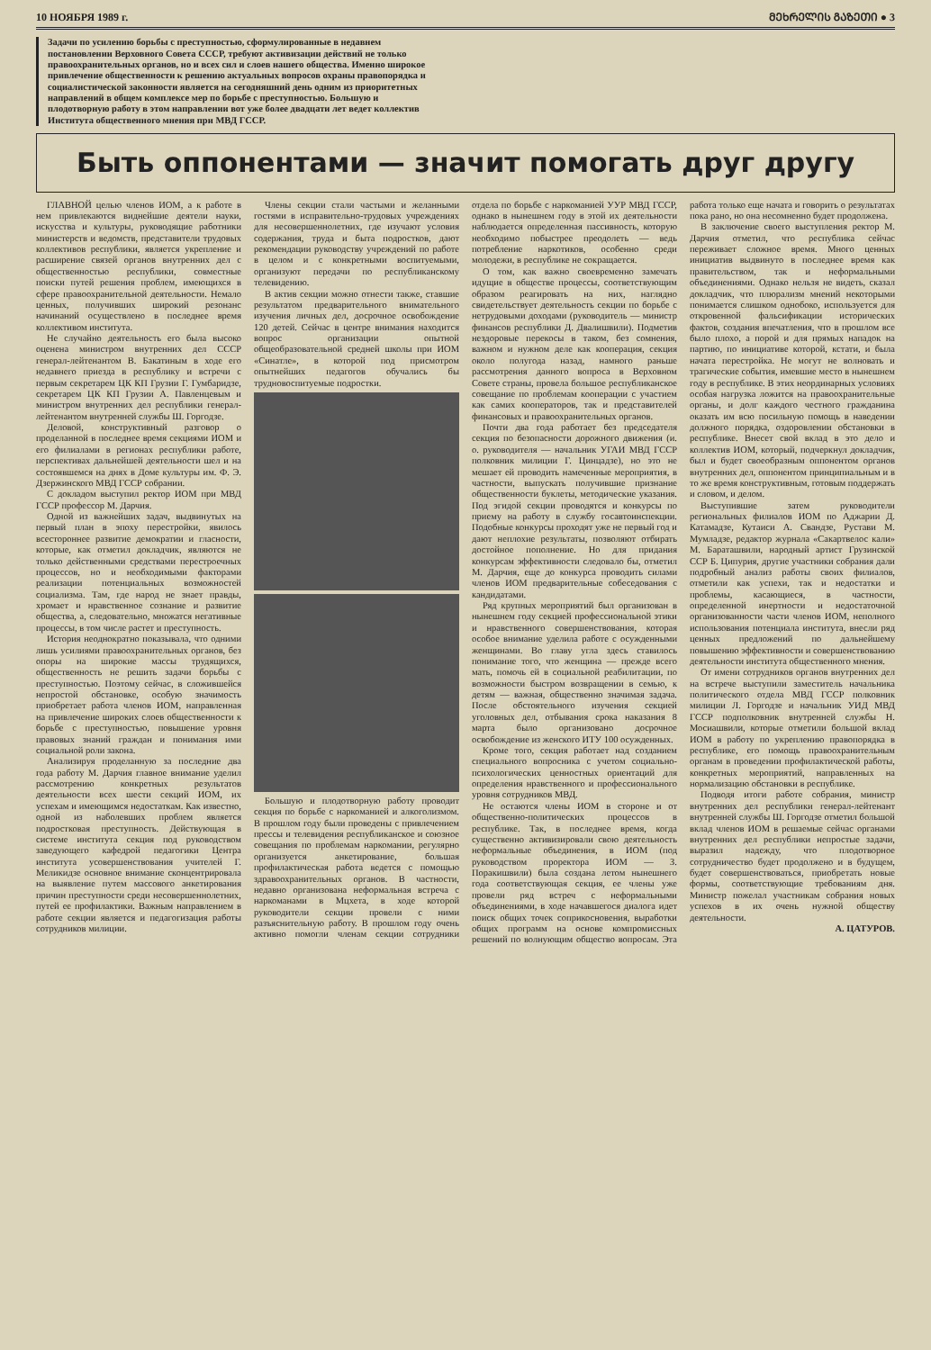10 НОЯБРЯ 1989 г. ᲛᲔᲮᲠᲔᲚᲘᲡ ᲒᲐᲖᲔᲗᲘ ● 3
Задачи по усилению борьбы с преступностью, сформулированные в недавнем постановлении Верховного Совета СССР, требуют активизации действий не только правоохранительных органов, но и всех сил и слоев нашего общества. Именно широкое привлечение общественности к решению актуальных вопросов охраны правопорядка и социалистической законности является на сегодняшний день одним из приоритетных направлений в общем комплексе мер по борьбе с преступностью. Большую и плодотворную работу в этом направлении вот уже более двадцати лет ведет коллектив Института общественного мнения при МВД ГССР.
Быть оппонентами — значит помогать друг другу
ГЛАВНОЙ целью членов ИОМ, а к работе в нем привлекаются виднейшие деятели науки, искусства и культуры, руководящие работники министерств и ведомств, представители трудовых коллективов республики, является укрепление и расширение связей органов внутренних дел с общественностью республики, совместные поиски путей решения проблем, имеющихся в сфере правоохранительной деятельности. Немало ценных, получивших широкий резонанс начинаний осуществлено в последнее время коллективом института.
Не случайно деятельность его была высоко оценена министром внутренних дел СССР генерал-лейтенантом В. Бакатиным в ходе его недавнего приезда в республику и встречи с первым секретарем ЦК КП Грузии Г. Гумбаридзе, секретарем ЦК КП Грузии А. Павленцевым и министром внутренних дел республики генерал-лейтенантом внутренней службы Ш. Горгодзе.
Деловой, конструктивный разговор о проделанной в последнее время секциями ИОМ и его филиалами в регионах республики работе, перспективах дальнейшей деятельности шел и на состоявшемся на днях в Доме культуры им. Ф. Э. Дзержинского МВД ГССР собрании.
С докладом выступил ректор ИОМ при МВД ГССР профессор М. Дарчия.
Одной из важнейших задач, выдвинутых на первый план в эпоху перестройки, явилось всестороннее развитие демократии и гласности, которые, как отметил докладчик, являются не только действенными средствами перестроечных процессов, но и необходимыми факторами реализации потенциальных возможностей социализма. Там, где народ не знает правды, хромает и нравственное сознание и развитие общества, а, следовательно, множатся негативные процессы, в том числе растет и преступность.
История неоднократно показывала, что одними лишь усилиями правоохранительных органов, без опоры на широкие массы трудящихся, общественность не решить задачи борьбы с преступностью. Поэтому сейчас, в сложившейся непростой обстановке, особую значимость приобретает работа членов ИОМ, направленная на привлечение широких слоев общественности к борьбе с преступностью, повышение уровня правовых знаний граждан и понимания ими социальной роли закона.
Анализируя проделанную за последние два года работу М. Дарчия главное внимание уделил рассмотрению конкретных результатов деятельности всех шести секций ИОМ, их успехам и имеющимся недостаткам. Как известно, одной из наболевших проблем является подростковая преступность. Действующая в системе института секция под руководством заведующего кафедрой педагогики Центра института усовершенствования учителей Г. Меликидзе основное внимание сконцентрировала на выявление путем массового анкетирования причин преступности среди несовершеннолетних, путей ее профилактики. Важным направлением в работе секции является и педагогизация работы сотрудников милиции.
Члены секции стали частыми и желанными гостями в исправительно-трудовых учреждениях для несовершеннолетних, где изучают условия содержания, труда и быта подростков, дают рекомендации руководству учреждений по работе в целом и с конкретными воспитуемыми, организуют передачи по республиканскому телевидению.
В актив секции можно отнести также, ставшие результатом предварительного внимательного изучения личных дел, досрочное освобождение 120 детей. Сейчас в центре внимания находится вопрос организации опытной общеобразовательной средней школы при ИОМ «Синатле», в которой под присмотром опытнейших педагогов обучались бы трудновоспитуемые подростки.
Большую и плодотворную работу проводит секция по борьбе с наркоманией и алкоголизмом. В прошлом году были проведены с привлечением прессы и телевидения республиканское и союзное совещания по проблемам наркомании, регулярно организуется анкетирование, большая профилактическая работа ведется с помощью здравоохранительных органов. В частности, недавно организована неформальная встреча с наркоманами в Мцхета, в ходе которой руководители секции провели с ними разъяснительную работу. В прошлом году очень активно помогли членам секции сотрудники отдела по борьбе с наркоманией УУР МВД ГССР, однако в нынешнем году в этой их деятельности наблюдается определенная пассивность, которую необходимо побыстрее преодолеть — ведь потребление наркотиков, особенно среди молодежи, в республике не сокращается.
О том, как важно своевременно замечать идущие в обществе процессы, соответствующим образом реагировать на них, наглядно свидетельствует деятельность секции по борьбе с нетрудовыми доходами (руководитель — министр финансов республики Д. Двалишвили). Подметив нездоровые перекосы в таком, без сомнения, важном и нужном деле как кооперация, секция около полугода назад, намного раньше рассмотрения данного вопроса в Верховном Совете страны, провела большое республиканское совещание по проблемам кооперации с участием как самих кооператоров, так и представителей финансовых и правоохранительных органов.
Почти два года работает без председателя секция по безопасности дорожного движения (и. о. руководителя — начальник УГАИ МВД ГССР полковник милиции Г. Цинцадзе), но это не мешает ей проводить намеченные мероприятия, в частности, выпускать получившие признание общественности буклеты, методические указания. Под эгидой секции проводятся и конкурсы по приему на работу в службу госавтоинспекции. Подобные конкурсы проходят уже не первый год и дают неплохие результаты, позволяют отбирать достойное пополнение. Но для придания конкурсам эффективности следовало бы, отметил М. Дарчия, еще до конкурса проводить силами членов ИОМ предварительные собеседования с кандидатами.
Ряд крупных мероприятий был организован в нынешнем году секцией профессиональной этики и нравственного совершенствования, которая особое внимание уделила работе с осужденными женщинами. Во главу угла здесь ставилось понимание того, что женщина — прежде всего мать, помочь ей в социальной реабилитации, по возможности быстром возвращении в семью, к детям — важная, общественно значимая задача. После обстоятельного изучения секцией уголовных дел, отбывания срока наказания 8 марта было организовано досрочное освобождение из женского ИТУ 100 осужденных.
Кроме того, секция работает над созданием специального вопросника с учетом социально-психологических ценностных ориентаций для определения нравственного и профессионального уровня сотрудников МВД.
Не остаются члены ИОМ в стороне и от общественно-политических процессов в республике. Так, в последнее время, когда существенно активизировали свою деятельность неформальные объединения, в ИОМ (под руководством проректора ИОМ — З. Поракишвили) была создана летом нынешнего года соответствующая секция, ее члены уже провели ряд встреч с неформальными объединениями, в ходе начавшегося диалога идет поиск общих точек соприкосновения, выработки общих программ на основе компромиссных решений по волнующим общество вопросам. Эта работа только еще начата и говорить о результатах пока рано, но она несомненно будет продолжена.
В заключение своего выступления ректор М. Дарчия отметил, что республика сейчас переживает сложное время. Много ценных инициатив выдвинуто в последнее время как правительством, так и неформальными объединениями. Однако нельзя не видеть, сказал докладчик, что плюрализм мнений некоторыми понимается слишком однобоко, используется для откровенной фальсификации исторических фактов, создания впечатления, что в прошлом все было плохо, а порой и для прямых нападок на партию, по инициативе которой, кстати, и была начата перестройка. Не могут не волновать и трагические события, имевшие место в нынешнем году в республике. В этих неординарных условиях особая нагрузка ложится на правоохранительные органы, и долг каждого честного гражданина оказать им всю посильную помощь в наведении должного порядка, оздоровлении обстановки в республике. Внесет свой вклад в это дело и коллектив ИОМ, который, подчеркнул докладчик, был и будет своеобразным оппонентом органов внутренних дел, оппонентом принципиальным и в то же время конструктивным, готовым поддержать и словом, и делом.
Выступившие затем руководители региональных филиалов ИОМ по Аджарии Д. Катамадзе, Кутаиси А. Свандзе, Рустави М. Мумладзе, редактор журнала «Сакартвелос кали» М. Бараташвили, народный артист Грузинской ССР Б. Ципурия, другие участники собрания дали подробный анализ работы своих филиалов, отметили как успехи, так и недостатки и проблемы, касающиеся, в частности, определенной инертности и недостаточной организованности части членов ИОМ, неполного использования потенциала института, внесли ряд ценных предложений по дальнейшему повышению эффективности и совершенствованию деятельности института общественного мнения.
От имени сотрудников органов внутренних дел на встрече выступили заместитель начальника политического отдела МВД ГССР полковник милиции Л. Горгодзе и начальник УИД МВД ГССР подполковник внутренней службы Н. Мосиашвили, которые отметили большой вклад ИОМ в работу по укреплению правопорядка в республике, его помощь правоохранительным органам в проведении профилактической работы, конкретных мероприятий, направленных на нормализацию обстановки в республике.
Подводя итоги работе собрания, министр внутренних дел республики генерал-лейтенант внутренней службы Ш. Горгодзе отметил большой вклад членов ИОМ в решаемые сейчас органами внутренних дел республики непростые задачи, выразил надежду, что плодотворное сотрудничество будет продолжено и в будущем, будет совершенствоваться, приобретать новые формы, соответствующие требованиям дня. Министр пожелал участникам собрания новых успехов в их очень нужной обществу деятельности.
А. ЦАТУРОВ.